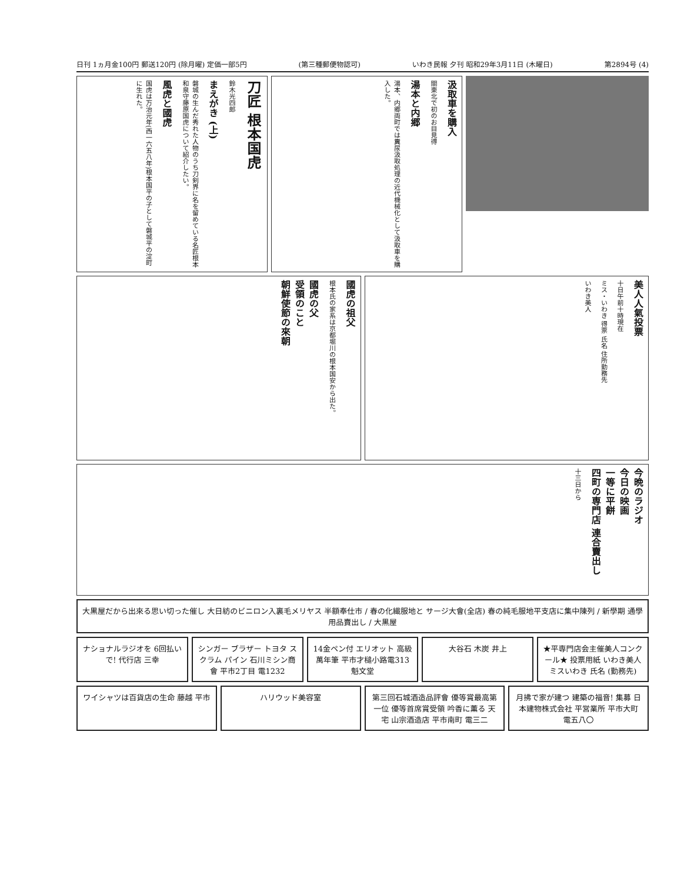日刊 1ヵ月金100円 郵送120円 (除月曜) 定価一部5円 (第三種郵便物認可) いわき民報 夕刊 昭和29年3月11日 (木曜日) 第2894号 (4)
刀匠 根本国虎
鈴木光四郎
まえがき (上)
磐城の生んだ秀れた人物のうち刀剣界に名を留めている名匠根本和泉守藤原国虎について紹介したい。
風虎と國虎
国虎は万治元年(西一六五八年)根本国平の子として磐城平の淀町に生れた。
汲取車を購入
關東北で初のお目見得
湯本と内郷
湯本、内郷両町では糞尿汲取処理の近代機械化として汲取車を購入した。
國虎の祖父
根本氏の家系は京都堀川の根本国安から出た。
國虎の父
受領のこと
朝鮮使節の來朝
美人人氣投票
十日午前十時現在
ミス・いわき 得票 氏名 住所勤務先
いわき美人
今晩のラジオ
今日の映画
一等に平餅
四町の専門店 連合賣出し
十三日から
大黒屋だから出來る思い切った催し 大日紡のビニロン入裏毛メリヤス 半額奉仕市 / 春の化繊服地と サージ大會(全店) 春の純毛服地平支店に集中陳列 / 新學期 通學用品賣出し / 大黒屋
ナショナルラジオを 6回払いで! 代行店 三幸
シンガー ブラザー トヨタ スクラム パイン 石川ミシン商會 平市2丁目 電1232
14金ペン付 エリオット 高級萬年筆 平市才槌小路電313 魁文堂
大谷石 木炭 井上 ★平専門店会主催美人コンクール★ 投票用紙 いわき美人 ミスいわき 氏名 (勤務先)
ワイシャツは百貨店の生命 藤越 平市 ハリウッド美容室 第三回石城酒造品評會 優等賞最高第一位 優等首席賞受領 吟香に薫る 天宅 山宗酒造店 平市南町 電三二
月拂で家が建つ 建築の福音! 集募 日本建物株式会社 平営業所 平市大町 電五八〇